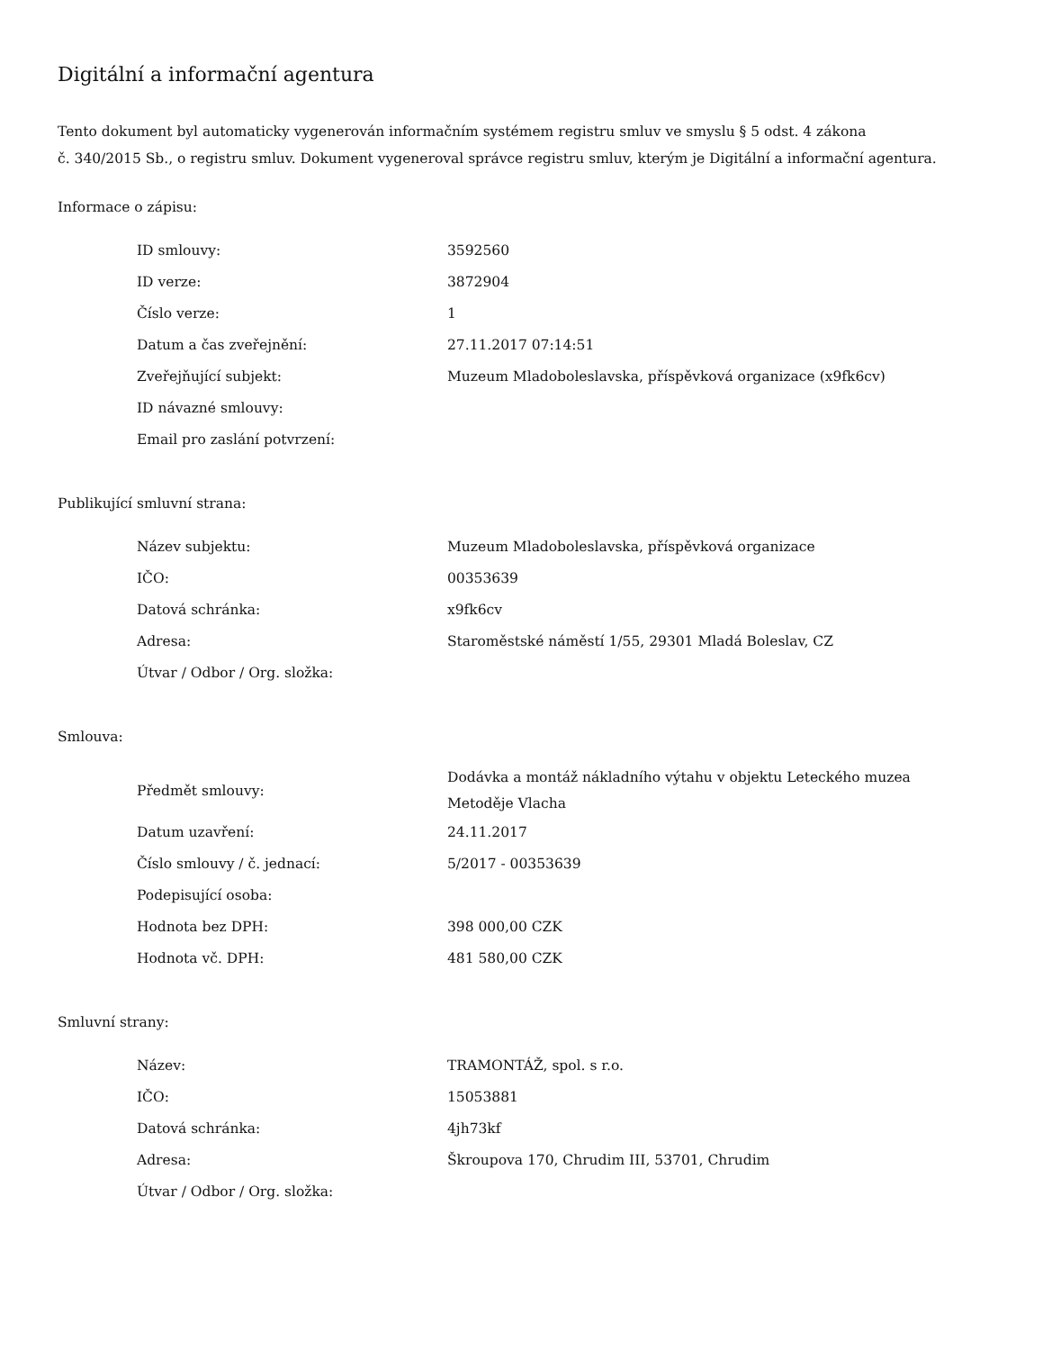Digitální a informační agentura
Tento dokument byl automaticky vygenerován informačním systémem registru smluv ve smyslu § 5 odst. 4 zákona
č. 340/2015 Sb., o registru smluv. Dokument vygeneroval správce registru smluv, kterým je Digitální a informační agentura.
Informace o zápisu:
| ID smlouvy: | 3592560 |
| ID verze: | 3872904 |
| Číslo verze: | 1 |
| Datum a čas zveřejnění: | 27.11.2017 07:14:51 |
| Zveřejňující subjekt: | Muzeum Mladoboleslavska, příspěvková organizace (x9fk6cv) |
| ID návazné smlouvy: | |
| Email pro zaslání potvrzení: | |
Publikující smluvní strana:
| Název subjektu: | Muzeum Mladoboleslavska, příspěvková organizace |
| IČO: | 00353639 |
| Datová schránka: | x9fk6cv |
| Adresa: | Staroměstské náměstí 1/55, 29301 Mladá Boleslav, CZ |
| Útvar / Odbor / Org. složka: | |
Smlouva:
| Předmět smlouvy: | Dodávka a montáž nákladního výtahu v objektu Leteckého muzea Metoděje Vlacha |
| Datum uzavření: | 24.11.2017 |
| Číslo smlouvy / č. jednací: | 5/2017 - 00353639 |
| Podepisující osoba: | |
| Hodnota bez DPH: | 398 000,00 CZK |
| Hodnota vč. DPH: | 481 580,00 CZK |
Smluvní strany:
| Název: | TRAMONTÁŽ, spol. s r.o. |
| IČO: | 15053881 |
| Datová schránka: | 4jh73kf |
| Adresa: | Škroupova 170, Chrudim III, 53701, Chrudim |
| Útvar / Odbor / Org. složka: | |